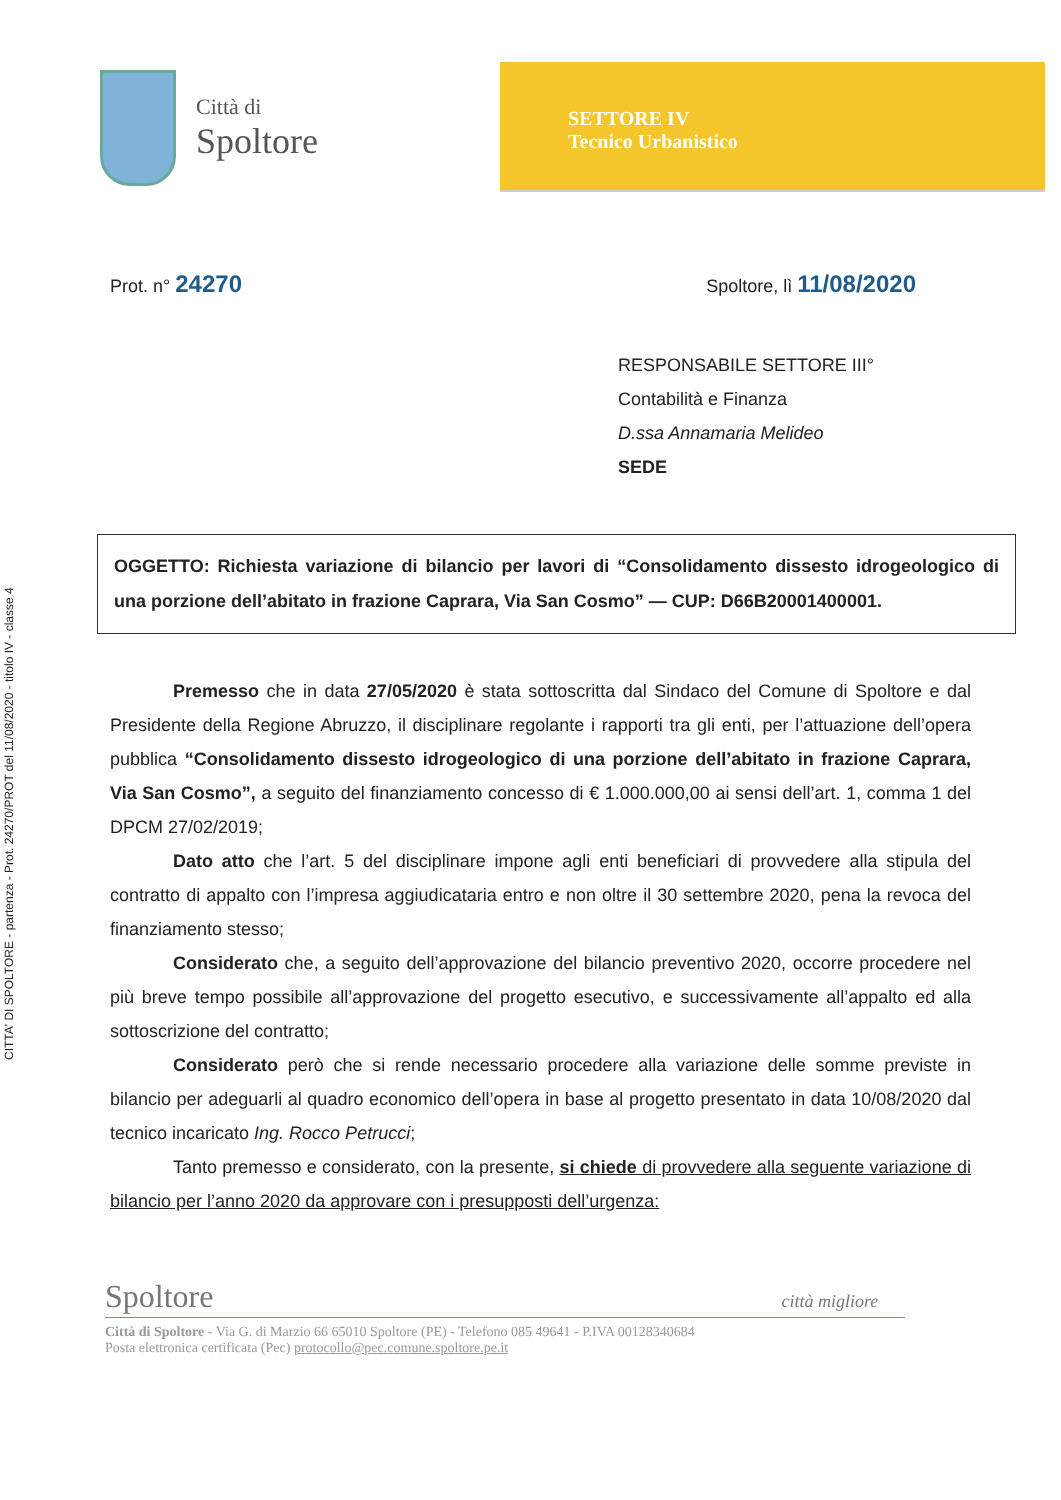CITTA' DI SPOLTORE - partenza - Prot. 24270/PROT del 11/08/2020 - titolo IV - classe 4
Città di
Spoltore
SETTORE IV
Tecnico Urbanistico
Prot. n° 24270
Spoltore, lì 11/08/2020
RESPONSABILE SETTORE III°
Contabilità e Finanza
D.ssa Annamaria Melideo
SEDE
OGGETTO: Richiesta variazione di bilancio per lavori di “Consolidamento dissesto idrogeologico di una porzione dell’abitato in frazione Caprara, Via San Cosmo” — CUP: D66B20001400001.
Premesso che in data 27/05/2020 è stata sottoscritta dal Sindaco del Comune di Spoltore e dal Presidente della Regione Abruzzo, il disciplinare regolante i rapporti tra gli enti, per l’attuazione dell’opera pubblica “Consolidamento dissesto idrogeologico di una porzione dell’abitato in frazione Caprara, Via San Cosmo”, a seguito del finanziamento concesso di € 1.000.000,00 ai sensi dell’art. 1, comma 1 del DPCM 27/02/2019;
Dato atto che l’art. 5 del disciplinare impone agli enti beneficiari di provvedere alla stipula del contratto di appalto con l’impresa aggiudicataria entro e non oltre il 30 settembre 2020, pena la revoca del finanziamento stesso;
Considerato che, a seguito dell’approvazione del bilancio preventivo 2020, occorre procedere nel più breve tempo possibile all’approvazione del progetto esecutivo, e successivamente all’appalto ed alla sottoscrizione del contratto;
Considerato però che si rende necessario procedere alla variazione delle somme previste in bilancio per adeguarli al quadro economico dell’opera in base al progetto presentato in data 10/08/2020 dal tecnico incaricato Ing. Rocco Petrucci;
Tanto premesso e considerato, con la presente, si chiede di provvedere alla seguente variazione di bilancio per l’anno 2020 da approvare con i presupposti dell’urgenza:
Spoltore città migliore
Città di Spoltore - Via G. di Marzio 66 65010 Spoltore (PE) - Telefono 085 49641 - P.IVA 00128340684
Posta elettronica certificata (Pec) protocollo@pec.comune.spoltore.pe.it